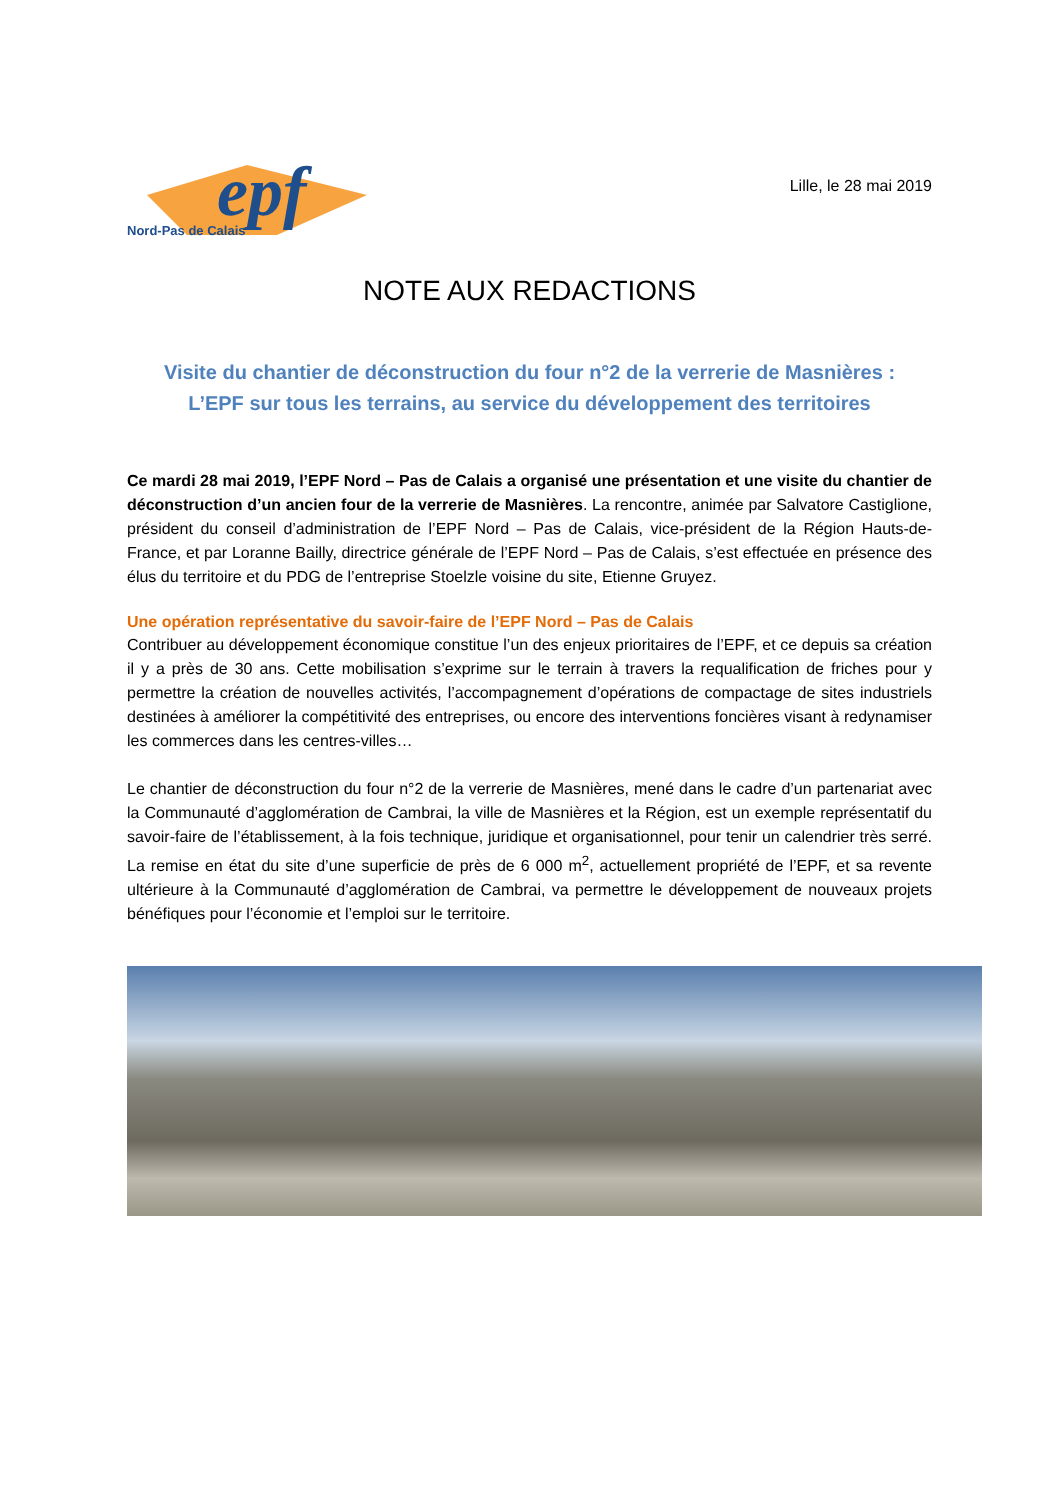epf
Nord-Pas de Calais
Lille, le 28 mai 2019
NOTE AUX REDACTIONS
Visite du chantier de déconstruction du four n°2 de la verrerie de Masnières :
L’EPF sur tous les terrains, au service du développement des territoires
Ce mardi 28 mai 2019, l’EPF Nord – Pas de Calais a organisé une présentation et une visite du chantier de déconstruction d’un ancien four de la verrerie de Masnières. La rencontre, animée par Salvatore Castiglione, président du conseil d’administration de l’EPF Nord – Pas de Calais, vice-président de la Région Hauts-de-France, et par Loranne Bailly, directrice générale de l’EPF Nord – Pas de Calais, s’est effectuée en présence des élus du territoire et du PDG de l’entreprise Stoelzle voisine du site, Etienne Gruyez.
Une opération représentative du savoir-faire de l’EPF Nord – Pas de Calais
Contribuer au développement économique constitue l’un des enjeux prioritaires de l’EPF, et ce depuis sa création il y a près de 30 ans. Cette mobilisation s’exprime sur le terrain à travers la requalification de friches pour y permettre la création de nouvelles activités, l’accompagnement d’opérations de compactage de sites industriels destinées à améliorer la compétitivité des entreprises, ou encore des interventions foncières visant à redynamiser les commerces dans les centres-villes…
Le chantier de déconstruction du four n°2 de la verrerie de Masnières, mené dans le cadre d’un partenariat avec la Communauté d’agglomération de Cambrai, la ville de Masnières et la Région, est un exemple représentatif du savoir-faire de l’établissement, à la fois technique, juridique et organisationnel, pour tenir un calendrier très serré. La remise en état du site d’une superficie de près de 6 000 m<sup>2</sup>, actuellement propriété de l’EPF, et sa revente ultérieure à la Communauté d’agglomération de Cambrai, va permettre le développement de nouveaux projets bénéfiques pour l’économie et l’emploi sur le territoire.